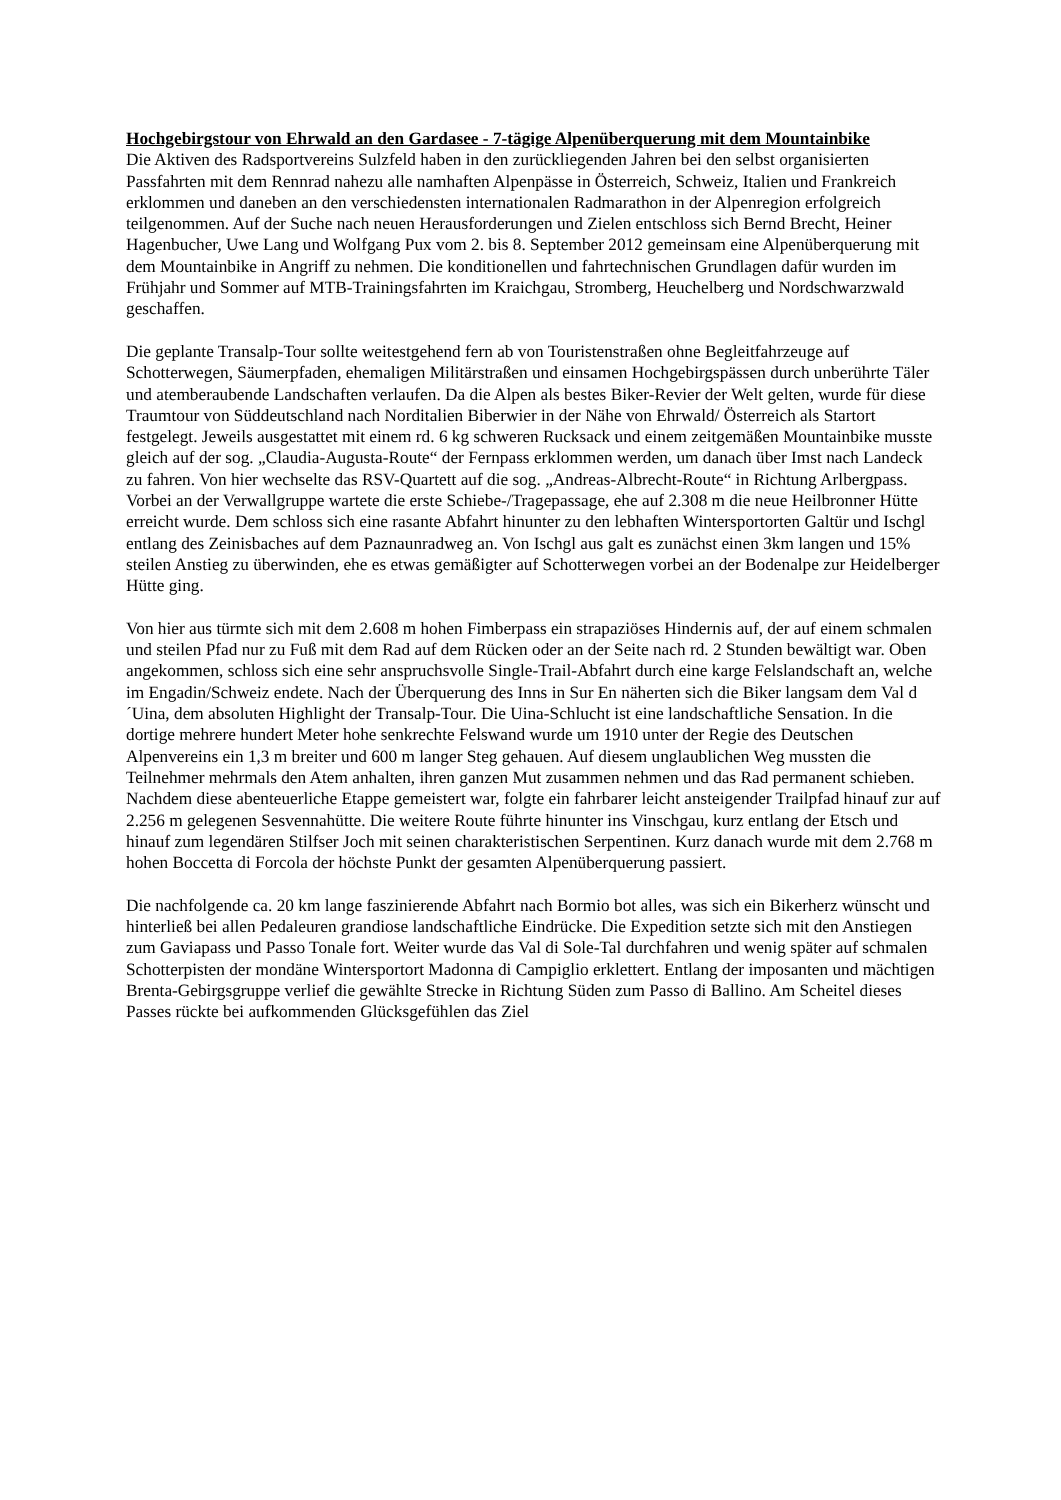Hochgebirgstour von Ehrwald an den Gardasee - 7-tägige Alpenüberquerung mit dem Mountainbike
Die Aktiven des Radsportvereins Sulzfeld haben in den zurückliegenden Jahren bei den selbst organisierten Passfahrten mit dem Rennrad nahezu alle namhaften Alpenpässe in Österreich, Schweiz, Italien und Frankreich erklommen und daneben an den verschiedensten internationalen Radmarathon in der Alpenregion erfolgreich teilgenommen. Auf der Suche nach neuen Herausforderungen und Zielen entschloss sich Bernd Brecht, Heiner Hagenbucher, Uwe Lang und Wolfgang Pux vom 2. bis 8. September 2012 gemeinsam eine Alpenüberquerung mit dem Mountainbike in Angriff zu nehmen. Die konditionellen und fahrtechnischen Grundlagen dafür wurden im Frühjahr und Sommer auf MTB-Trainingsfahrten im Kraichgau, Stromberg, Heuchelberg und Nordschwarzwald geschaffen.
Die geplante Transalp-Tour sollte weitestgehend fern ab von Touristenstraßen ohne Begleitfahrzeuge auf Schotterwegen, Säumerpfaden, ehemaligen Militärstraßen und einsamen Hochgebirgspässen durch unberührte Täler und atemberaubende Landschaften verlaufen. Da die Alpen als bestes Biker-Revier der Welt gelten, wurde für diese Traumtour von Süddeutschland nach Norditalien Biberwier in der Nähe von Ehrwald/ Österreich als Startort festgelegt. Jeweils ausgestattet mit einem rd. 6 kg schweren Rucksack und einem zeitgemäßen Mountainbike musste gleich auf der sog. „Claudia-Augusta-Route“ der Fernpass erklommen werden, um danach über Imst nach Landeck zu fahren. Von hier wechselte das RSV-Quartett auf die sog. „Andreas-Albrecht-Route“ in Richtung Arlbergpass. Vorbei an der Verwallgruppe wartete die erste Schiebe-/Tragepassage, ehe auf 2.308 m die neue Heilbronner Hütte erreicht wurde. Dem schloss sich eine rasante Abfahrt hinunter zu den lebhaften Wintersportorten Galtür und Ischgl entlang des Zeinisbaches auf dem Paznaunradweg an. Von Ischgl aus galt es zunächst einen 3km langen und 15% steilen Anstieg zu überwinden, ehe es etwas gemäßigter auf Schotterwegen vorbei an der Bodenalpe zur Heidelberger Hütte ging.
Von hier aus türmte sich mit dem 2.608 m hohen Fimberpass ein strapaziöses Hindernis auf, der auf einem schmalen und steilen Pfad nur zu Fuß mit dem Rad auf dem Rücken oder an der Seite nach rd. 2 Stunden bewältigt war. Oben angekommen, schloss sich eine sehr anspruchsvolle Single-Trail-Abfahrt durch eine karge Felslandschaft an, welche im Engadin/Schweiz endete. Nach der Überquerung des Inns in Sur En näherten sich die Biker langsam dem Val d´Uina, dem absoluten Highlight der Transalp-Tour. Die Uina-Schlucht ist eine landschaftliche Sensation. In die dortige mehrere hundert Meter hohe senkrechte Felswand wurde um 1910 unter der Regie des Deutschen Alpenvereins ein 1,3 m breiter und 600 m langer Steg gehauen. Auf diesem unglaublichen Weg mussten die Teilnehmer mehrmals den Atem anhalten, ihren ganzen Mut zusammen nehmen und das Rad permanent schieben. Nachdem diese abenteuerliche Etappe gemeistert war, folgte ein fahrbarer leicht ansteigender Trailpfad hinauf zur auf 2.256 m gelegenen Sesvennahütte. Die weitere Route führte hinunter ins Vinschgau, kurz entlang der Etsch und hinauf zum legendären Stilfser Joch mit seinen charakteristischen Serpentinen. Kurz danach wurde mit dem 2.768 m hohen Boccetta di Forcola der höchste Punkt der gesamten Alpenüberquerung passiert.
Die nachfolgende ca. 20 km lange faszinierende Abfahrt nach Bormio bot alles, was sich ein Bikerherz wünscht und hinterließ bei allen Pedaleuren grandiose landschaftliche Eindrücke. Die Expedition setzte sich mit den Anstiegen zum Gaviapass und Passo Tonale fort. Weiter wurde das Val di Sole-Tal durchfahren und wenig später auf schmalen Schotterpisten der mondäne Wintersportort Madonna di Campiglio erklettert. Entlang der imposanten und mächtigen Brenta-Gebirgsgruppe verlief die gewählte Strecke in Richtung Süden zum Passo di Ballino. Am Scheitel dieses Passes rückte bei aufkommenden Glücksgefühlen das Ziel